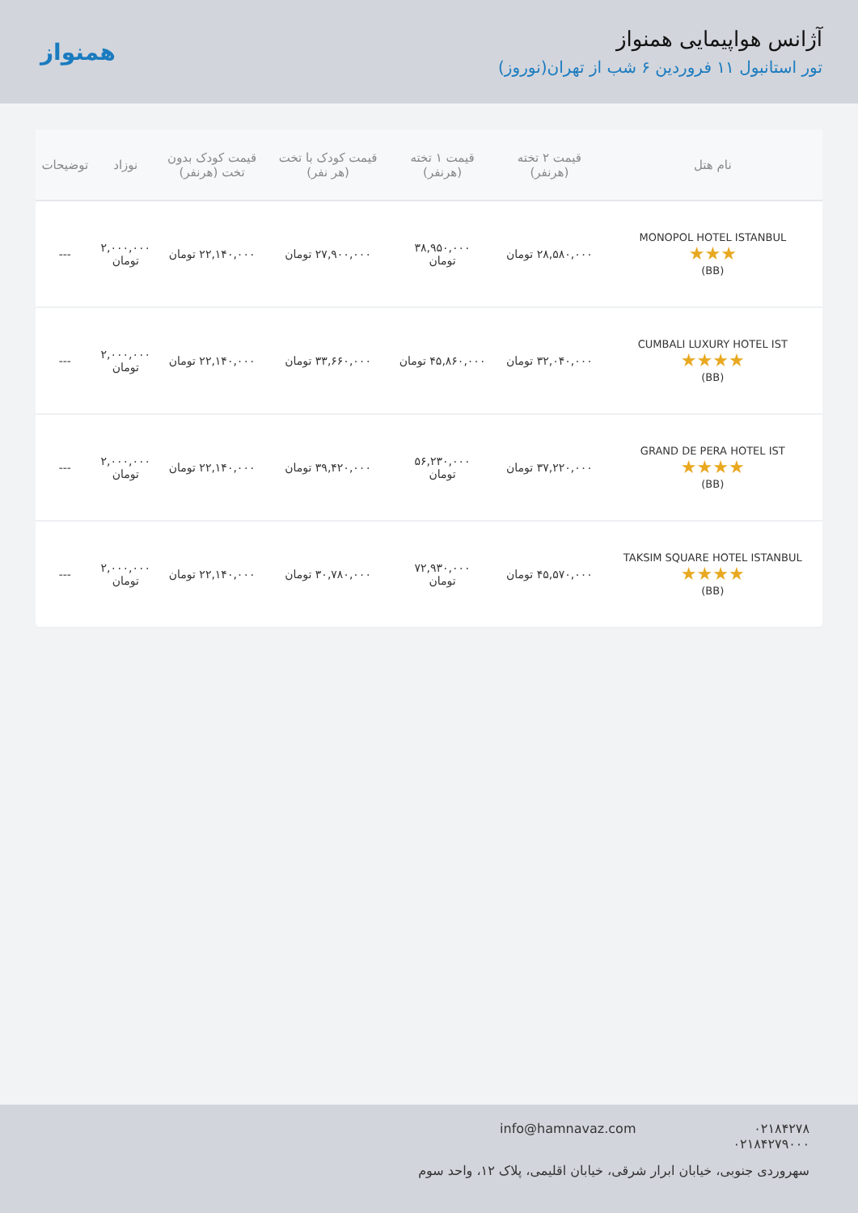آژانس هواپیمایی همنواز
تور استانبول ۱۱ فروردین ۶ شب از تهران(نوروز)
همنواز
| نام هتل | قیمت ۲ تخته (هرنفر) | قیمت ۱ تخته (هرنفر) | قیمت کودک با تخت (هر نفر) | قیمت کودک بدون تخت (هرنفر) | نوزاد | توضیحات |
| --- | --- | --- | --- | --- | --- | --- |
| MONOPOL HOTEL ISTANBUL ★★★ (BB) | ۲۸,۵۸۰,۰۰۰ تومان | ۳۸,۹۵۰,۰۰۰ تومان | ۲۷,۹۰۰,۰۰۰ تومان | ۲۲,۱۴۰,۰۰۰ تومان | ۲,۰۰۰,۰۰۰ تومان | --- |
| CUMBALI LUXURY HOTEL IST ★★★★ (BB) | ۳۲,۰۴۰,۰۰۰ تومان | ۴۵,۸۶۰,۰۰۰ تومان | ۳۳,۶۶۰,۰۰۰ تومان | ۲۲,۱۴۰,۰۰۰ تومان | ۲,۰۰۰,۰۰۰ تومان | --- |
| GRAND DE PERA HOTEL IST ★★★★ (BB) | ۳۷,۲۲۰,۰۰۰ تومان | ۵۶,۲۳۰,۰۰۰ تومان | ۳۹,۴۲۰,۰۰۰ تومان | ۲۲,۱۴۰,۰۰۰ تومان | ۲,۰۰۰,۰۰۰ تومان | --- |
| TAKSIM SQUARE HOTEL ISTANBUL ★★★★ (BB) | ۴۵,۵۷۰,۰۰۰ تومان | ۷۲,۹۳۰,۰۰۰ تومان | ۳۰,۷۸۰,۰۰۰ تومان | ۲۲,۱۴۰,۰۰۰ تومان | ۲,۰۰۰,۰۰۰ تومان | --- |
۰۲۱۸۴۲۷۸
۰۲۱۸۴۲۷۹۰۰۰
info@hamnavaz.com
سهروردی جنوبی، خیابان ابرار شرقی، خیابان اقلیمی، پلاک ۱۲، واحد سوم